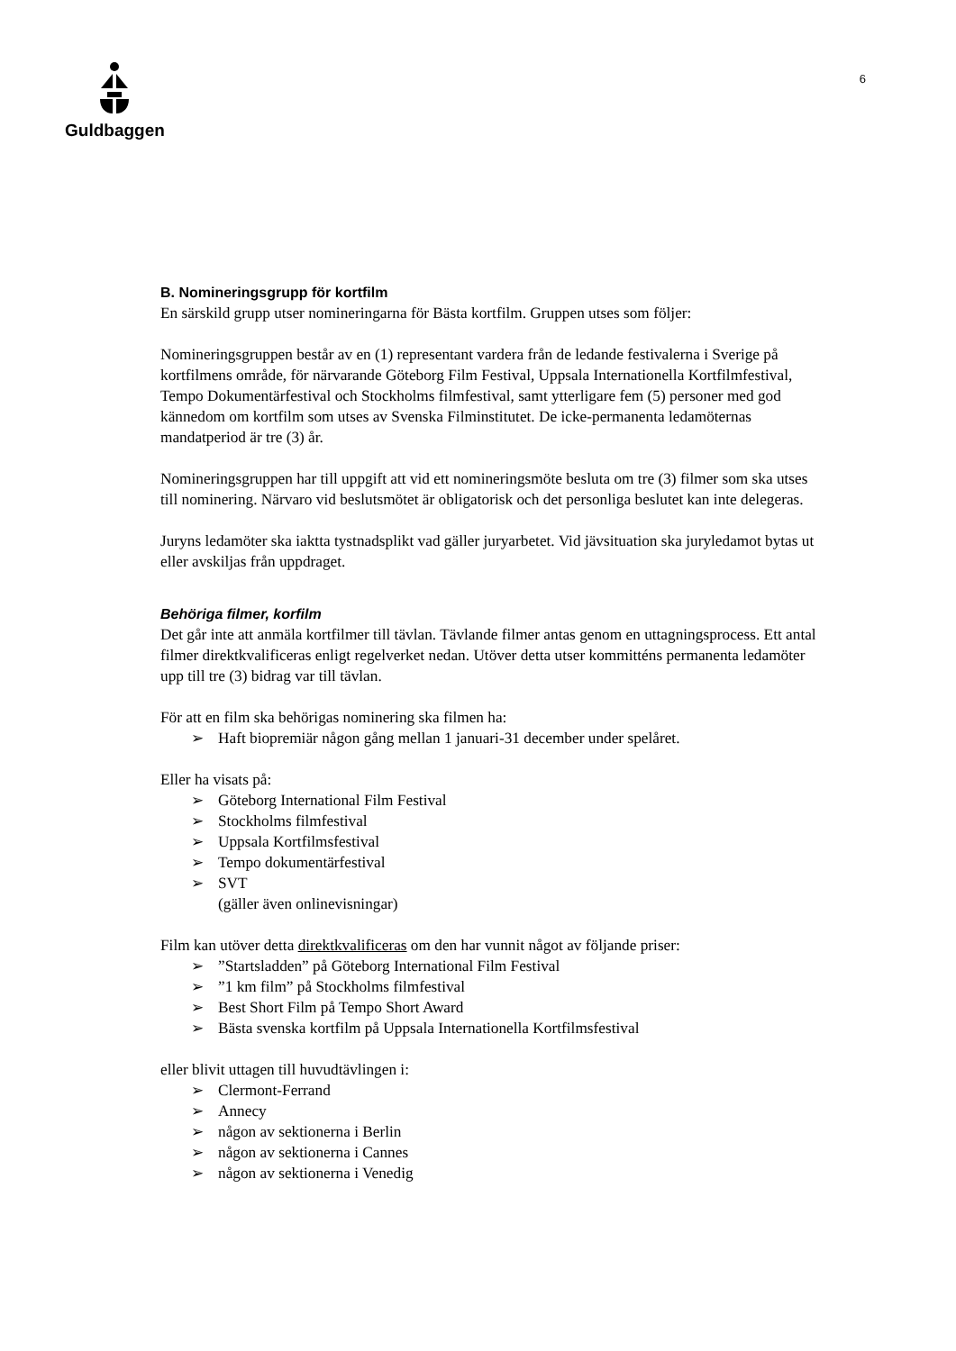Guldbaggen
6
B. Nomineringsgrupp för kortfilm
En särskild grupp utser nomineringarna för Bästa kortfilm. Gruppen utses som följer:
Nomineringsgruppen består av en (1) representant vardera från de ledande festivalerna i Sverige på kortfilmens område, för närvarande Göteborg Film Festival, Uppsala Internationella Kortfilmfestival, Tempo Dokumentärfestival och Stockholms filmfestival, samt ytterligare fem (5) personer med god kännedom om kortfilm som utses av Svenska Filminstitutet. De icke-permanenta ledamöternas mandatperiod är tre (3) år.
Nomineringsgruppen har till uppgift att vid ett nomineringsmöte besluta om tre (3) filmer som ska utses till nominering. Närvaro vid beslutsmötet är obligatorisk och det personliga beslutet kan inte delegeras.
Juryns ledamöter ska iakttа tystnadsplikt vad gäller juryarbetet. Vid jävsituation ska juryledamot bytas ut eller avskiljas från uppdraget.
Behöriga filmer, korfilm
Det går inte att anmäla kortfilmer till tävlan. Tävlande filmer antas genom en uttagningsprocess. Ett antal filmer direktkvalificeras enligt regelverket nedan. Utöver detta utser kommitténs permanenta ledamöter upp till tre (3) bidrag var till tävlan.
För att en film ska behörigas nominering ska filmen ha:
➢ Haft biopremiär någon gång mellan 1 januari-31 december under spelåret.
Eller ha visats på:
➢ Göteborg International Film Festival
➢ Stockholms filmfestival
➢ Uppsala Kortfilmsfestival
➢ Tempo dokumentärfestival
➢ SVT
(gäller även onlinevisningar)
Film kan utöver detta direktkvalificeras om den har vunnit något av följande priser:
➢”Startsladden” på Göteborg International Film Festival
➢”1 km film” på Stockholms filmfestival
➢ Best Short Film på Tempo Short Award
➢ Bästa svenska kortfilm på Uppsala Internationella Kortfilmsfestival
eller blivit uttagen till huvudtävlingen i:
➢ Clermont-Ferrand
➢ Annecy
➢ någon av sektionerna i Berlin
➢ någon av sektionerna i Cannes
➢ någon av sektionerna i Venedig